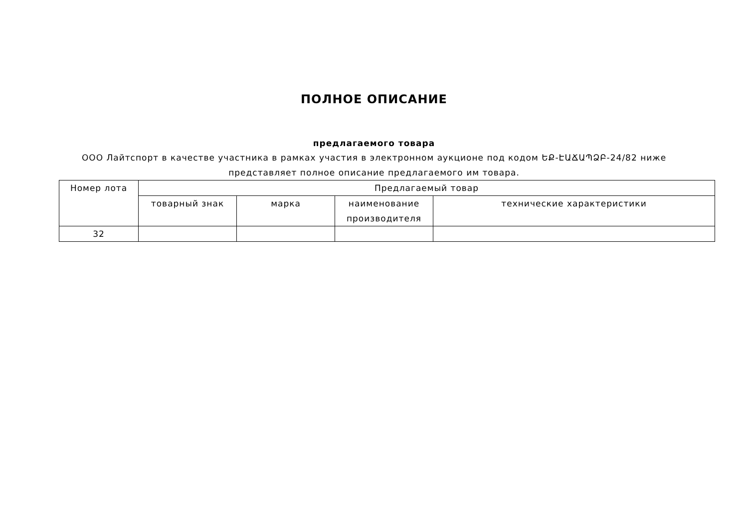ПОЛНОЕ ОПИСАНИЕ
предлагаемого товара
ООО Лайтспорт в качестве участника в рамках участия в электронном аукционе под кодом ԵՔ-ԷԱՃԱՊՁԲ-24/82 ниже представляет полное описание предлагаемого им товара.
| Номер лота | Предлагаемый товар | | | |
| --- | --- | --- | --- | --- |
| | товарный знак | марка | наименование производителя | технические характеристики |
| 32 | | | | |